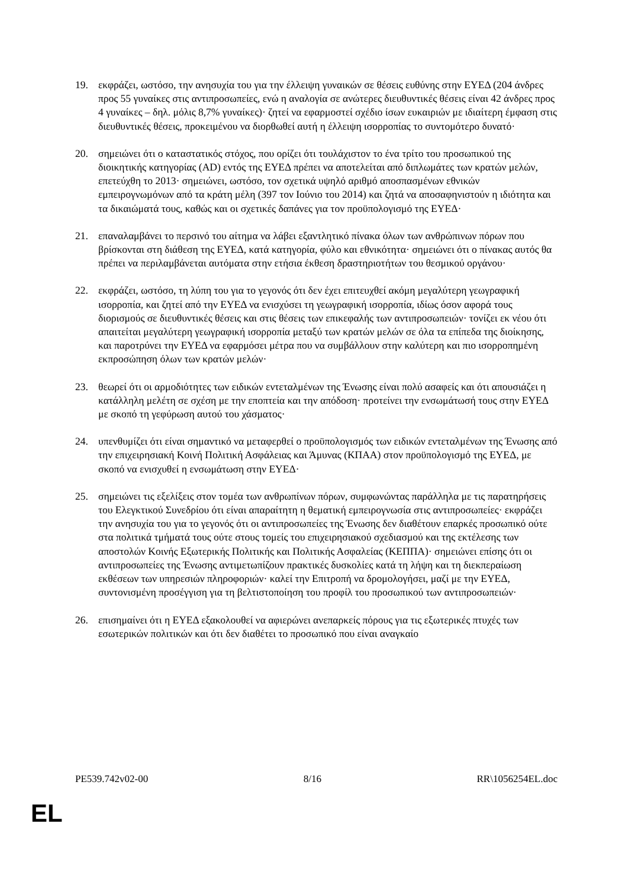19. εκφράζει, ωστόσο, την ανησυχία του για την έλλειψη γυναικών σε θέσεις ευθύνης στην ΕΥΕΔ (204 άνδρες προς 55 γυναίκες στις αντιπροσωπείες, ενώ η αναλογία σε ανώτερες διευθυντικές θέσεις είναι 42 άνδρες προς 4 γυναίκες – δηλ. μόλις 8,7% γυναίκες)· ζητεί να εφαρμοστεί σχέδιο ίσων ευκαιριών με ιδιαίτερη έμφαση στις διευθυντικές θέσεις, προκειμένου να διορθωθεί αυτή η έλλειψη ισορροπίας το συντομότερο δυνατό·
20. σημειώνει ότι ο καταστατικός στόχος, που ορίζει ότι τουλάχιστον το ένα τρίτο του προσωπικού της διοικητικής κατηγορίας (AD) εντός της ΕΥΕΔ πρέπει να αποτελείται από διπλωμάτες των κρατών μελών, επετεύχθη το 2013· σημειώνει, ωστόσο, τον σχετικά υψηλό αριθμό αποσπασμένων εθνικών εμπειρογνωμόνων από τα κράτη μέλη (397 τον Ιούνιο του 2014) και ζητά να αποσαφηνιστούν η ιδιότητα και τα δικαιώματά τους, καθώς και οι σχετικές δαπάνες για τον προϋπολογισμό της ΕΥΕΔ·
21. επαναλαμβάνει το περσινό του αίτημα να λάβει εξαντλητικό πίνακα όλων των ανθρώπινων πόρων που βρίσκονται στη διάθεση της ΕΥΕΔ, κατά κατηγορία, φύλο και εθνικότητα· σημειώνει ότι ο πίνακας αυτός θα πρέπει να περιλαμβάνεται αυτόματα στην ετήσια έκθεση δραστηριοτήτων του θεσμικού οργάνου·
22. εκφράζει, ωστόσο, τη λύπη του για το γεγονός ότι δεν έχει επιτευχθεί ακόμη μεγαλύτερη γεωγραφική ισορροπία, και ζητεί από την ΕΥΕΔ να ενισχύσει τη γεωγραφική ισορροπία, ιδίως όσον αφορά τους διορισμούς σε διευθυντικές θέσεις και στις θέσεις των επικεφαλής των αντιπροσωπειών· τονίζει εκ νέου ότι απαιτείται μεγαλύτερη γεωγραφική ισορροπία μεταξύ των κρατών μελών σε όλα τα επίπεδα της διοίκησης, και παροτρύνει την ΕΥΕΔ να εφαρμόσει μέτρα που να συμβάλλουν στην καλύτερη και πιο ισορροπημένη εκπροσώπηση όλων των κρατών μελών·
23. θεωρεί ότι οι αρμοδιότητες των ειδικών εντεταλμένων της Ένωσης είναι πολύ ασαφείς και ότι απουσιάζει η κατάλληλη μελέτη σε σχέση με την εποπτεία και την απόδοση· προτείνει την ενσωμάτωσή τους στην ΕΥΕΔ με σκοπό τη γεφύρωση αυτού του χάσματος·
24. υπενθυμίζει ότι είναι σημαντικό να μεταφερθεί ο προϋπολογισμός των ειδικών εντεταλμένων της Ένωσης από την επιχειρησιακή Κοινή Πολιτική Ασφάλειας και Άμυνας (ΚΠΑΑ) στον προϋπολογισμό της ΕΥΕΔ, με σκοπό να ενισχυθεί η ενσωμάτωση στην ΕΥΕΔ·
25. σημειώνει τις εξελίξεις στον τομέα των ανθρωπίνων πόρων, συμφωνώντας παράλληλα με τις παρατηρήσεις του Ελεγκτικού Συνεδρίου ότι είναι απαραίτητη η θεματική εμπειρογνωσία στις αντιπροσωπείες· εκφράζει την ανησυχία του για το γεγονός ότι οι αντιπροσωπείες της Ένωσης δεν διαθέτουν επαρκές προσωπικό ούτε στα πολιτικά τμήματά τους ούτε στους τομείς του επιχειρησιακού σχεδιασμού και της εκτέλεσης των αποστολών Κοινής Εξωτερικής Πολιτικής και Πολιτικής Ασφαλείας (ΚΕΠΠΑ)· σημειώνει επίσης ότι οι αντιπροσωπείες της Ένωσης αντιμετωπίζουν πρακτικές δυσκολίες κατά τη λήψη και τη διεκπεραίωση εκθέσεων των υπηρεσιών πληροφοριών· καλεί την Επιτροπή να δρομολογήσει, μαζί με την ΕΥΕΔ, συντονισμένη προσέγγιση για τη βελτιστοποίηση του προφίλ του προσωπικού των αντιπροσωπειών·
26. επισημαίνει ότι η ΕΥΕΔ εξακολουθεί να αφιερώνει ανεπαρκείς πόρους για τις εξωτερικές πτυχές των εσωτερικών πολιτικών και ότι δεν διαθέτει το προσωπικό που είναι αναγκαίο
PE539.742v02-00 8/16 RR\1056254EL.doc
EL